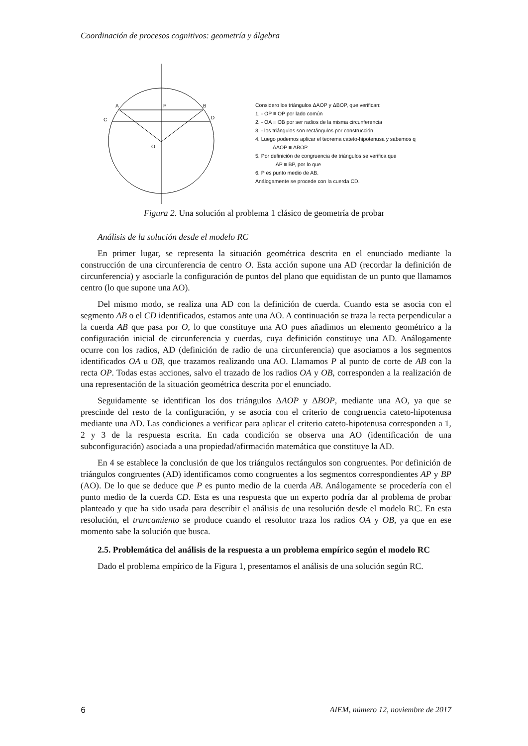Coordinación de procesos cognitivos: geometría y álgebra
A
P
B
C
D
O
Considero los triángulos ΔAOP y ΔBOP, que verifican:
1. - OP ≡ OP por lado común
2. - OA ≡ OB por ser radios de la misma circunferencia
3. - los triángulos son rectángulos por construcción
4. Luego podemos aplicar el teorema cateto-hipotenusa y sabemos q
ΔAOP ≡ ΔBOP.
5. Por definición de congruencia de triángulos se verifica que
AP ≡ BP, por lo que
6. P es punto medio de AB.
Análogamente se procede con la cuerda CD.
Figura 2. Una solución al problema 1 clásico de geometría de probar
Análisis de la solución desde el modelo RC
En primer lugar, se representa la situación geométrica descrita en el enunciado mediante la construcción de una circunferencia de centro O. Esta acción supone una AD (recordar la definición de circunferencia) y asociarle la configuración de puntos del plano que equidistan de un punto que llamamos centro (lo que supone una AO).
Del mismo modo, se realiza una AD con la definición de cuerda. Cuando esta se asocia con el segmento AB o el CD identificados, estamos ante una AO. A continuación se traza la recta perpendicular a la cuerda AB que pasa por O, lo que constituye una AO pues añadimos un elemento geométrico a la configuración inicial de circunferencia y cuerdas, cuya definición constituye una AD. Análogamente ocurre con los radios, AD (definición de radio de una circunferencia) que asociamos a los segmentos identificados OA u OB, que trazamos realizando una AO. Llamamos P al punto de corte de AB con la recta OP. Todas estas acciones, salvo el trazado de los radios OA y OB, corresponden a la realización de una representación de la situación geométrica descrita por el enunciado.
Seguidamente se identifican los dos triángulos ΔAOP y ΔBOP, mediante una AO, ya que se prescinde del resto de la configuración, y se asocia con el criterio de congruencia cateto-hipotenusa mediante una AD. Las condiciones a verificar para aplicar el criterio cateto-hipotenusa corresponden a 1, 2 y 3 de la respuesta escrita. En cada condición se observa una AO (identificación de una subconfiguración) asociada a una propiedad/afirmación matemática que constituye la AD.
En 4 se establece la conclusión de que los triángulos rectángulos son congruentes. Por definición de triángulos congruentes (AD) identificamos como congruentes a los segmentos correspondientes AP y BP (AO). De lo que se deduce que P es punto medio de la cuerda AB. Análogamente se procedería con el punto medio de la cuerda CD. Esta es una respuesta que un experto podría dar al problema de probar planteado y que ha sido usada para describir el análisis de una resolución desde el modelo RC. En esta resolución, el truncamiento se produce cuando el resolutor traza los radios OA y OB, ya que en ese momento sabe la solución que busca.
2.5. Problemática del análisis de la respuesta a un problema empírico según el modelo RC
Dado el problema empírico de la Figura 1, presentamos el análisis de una solución según RC.
6 AIEM, número 12, noviembre de 2017